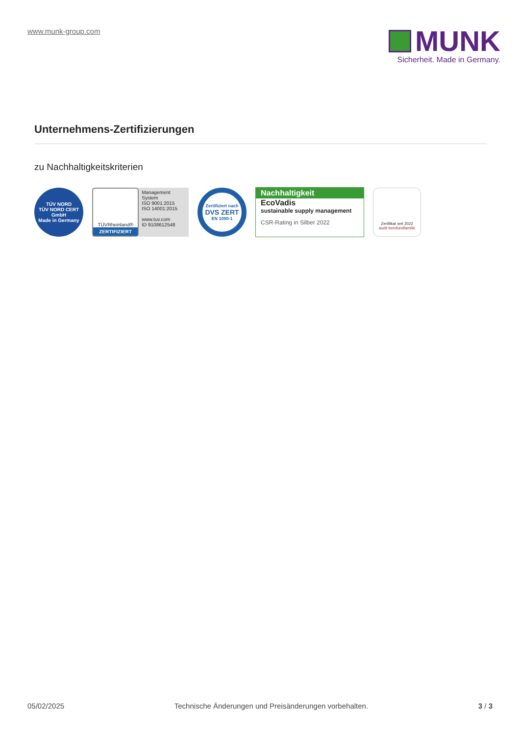www.munk-group.com
MUNK
Sicherheit. Made in Germany.
Unternehmens-Zertifizierungen
zu Nachhaltigkeitskriterien
TÜV NORD
TÜV NORD CERT GmbH
Made in Germany
TÜVRheinland®
ZERTIFIZIERT
Management System
ISO 9001:2015
ISO 14001:2015
www.tuv.com
ID 9108612548
Zertifiziert nach
DVS ZERT
EN 1090-1
Nachhaltigkeit
EcoVadis
sustainable supply management
CSR-Rating in Silber 2022
Zertifikat seit 2022
audit berufundfamilie
05/02/2025 Technische Änderungen und Preisänderungen vorbehalten. 3 / 3